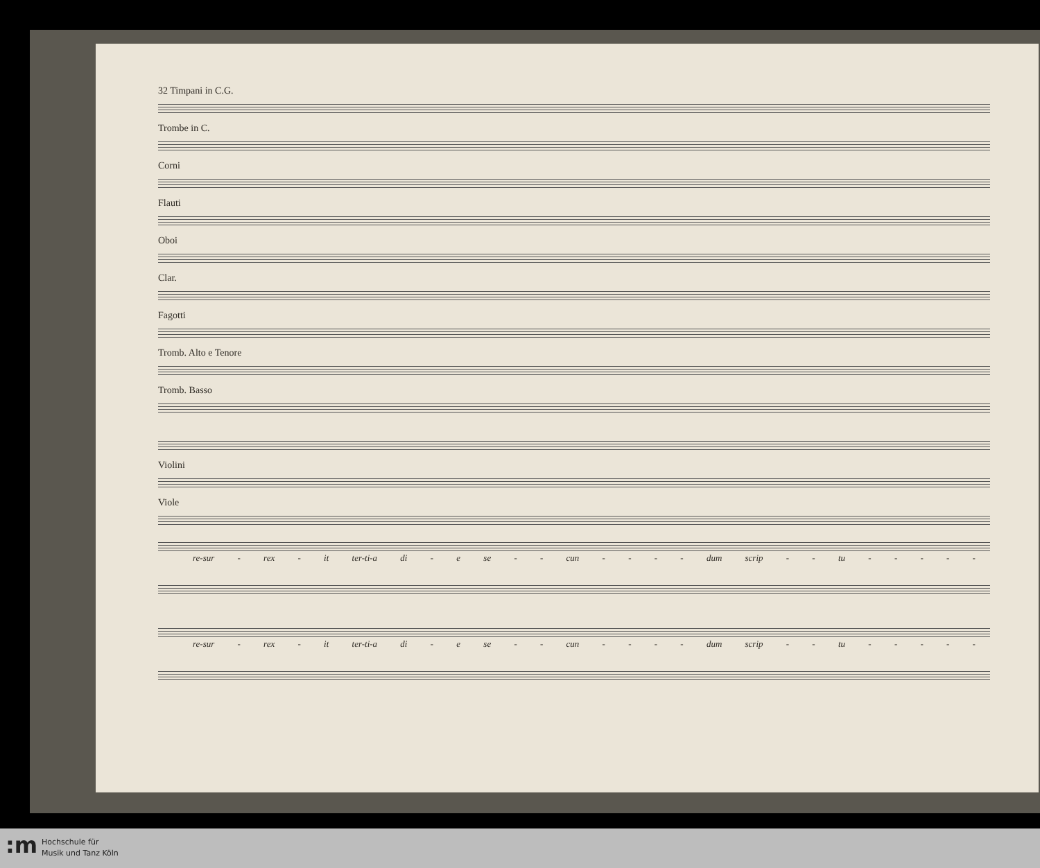32 Timpani in C.G.
Trombe in C.
Corni
Flauti
Oboi
Clar.
Fagotti
Tromb. Alto e Tenore
Tromb. Basso
Violini
Viole
re-sur - rex - it ter-ti-a di - e se - - cun - - - - dum scrip - - tu - - - - -
re-sur - rex - it ter-ti-a di - e se - - cun - - - - dum scrip - - tu - - - - -
:m
Hochschule für
Musik und Tanz Köln